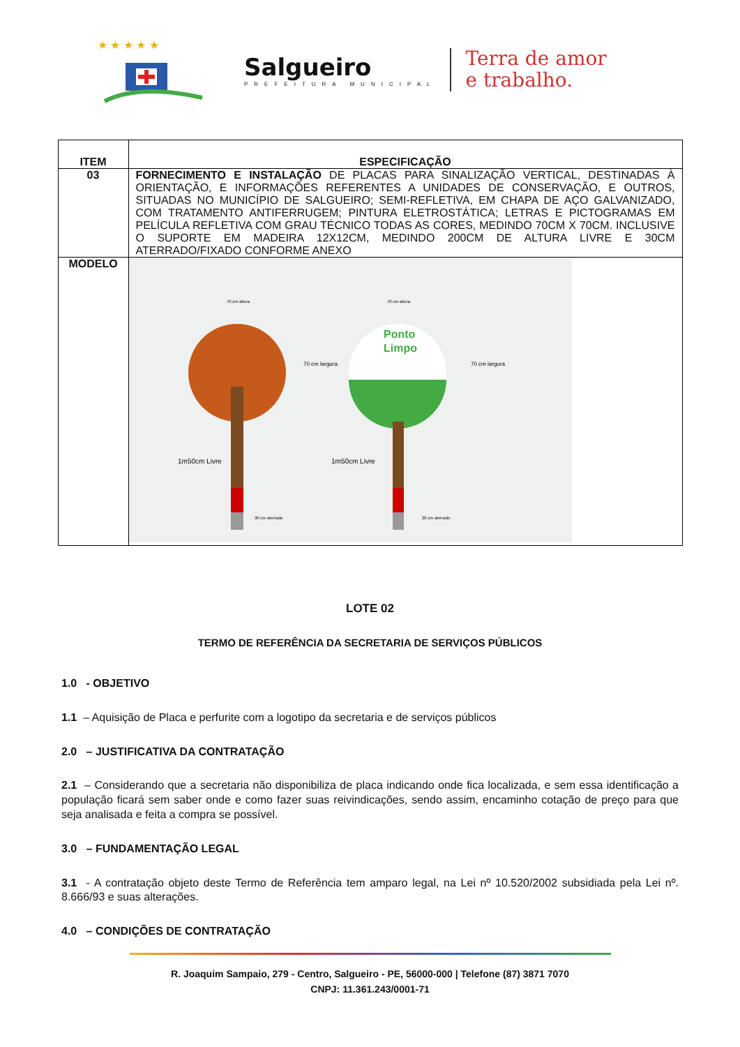★ ★ ★ ★ ★
Salgueiro
PREFEITURA MUNICIPAL
Terra de amor
e trabalho.
| ITEM | ESPECIFICAÇÃO |
| --- | --- |
| 03 | FORNECIMENTO E INSTALAÇÃO DE PLACAS PARA SINALIZAÇÃO VERTICAL, DESTINADAS À ORIENTAÇÃO, E INFORMAÇÕES REFERENTES A UNIDADES DE CONSERVAÇÃO, E OUTROS, SITUADAS NO MUNICÍPIO DE SALGUEIRO; SEMI-REFLETIVA, EM CHAPA DE AÇO GALVANIZADO, COM TRATAMENTO ANTIFERRUGEM; PINTURA ELETROSTÁTICA; LETRAS E PICTOGRAMAS EM PELÍCULA REFLETIVA COM GRAU TÉCNICO TODAS AS CORES, MEDINDO 70CM X 70CM. INCLUSIVE O SUPORTE EM MADEIRA 12X12CM, MEDINDO 200CM DE ALTURA LIVRE E 30CM ATERRADO/FIXADO CONFORME ANEXO |
| MODELO | Ponto Limpo 70 cm altura 70 cm altura 70 cm largura 70 cm largura 1m50cm Livre 1m50cm Livre 30 cm aterrado 30 cm aterrado |
LOTE 02
TERMO DE REFERÊNCIA DA SECRETARIA DE SERVIÇOS PÚBLICOS
1.0 - OBJETIVO
1.1 – Aquisição de Placa e perfurite com a logotipo da secretaria e de serviços públicos
2.0 – JUSTIFICATIVA DA CONTRATAÇÃO
2.1 – Considerando que a secretaria não disponibiliza de placa indicando onde fica localizada, e sem essa identificação a população ficará sem saber onde e como fazer suas reivindicações, sendo assim, encaminho cotação de preço para que seja analisada e feita a compra se possível.
3.0 – FUNDAMENTAÇÃO LEGAL
3.1 - A contratação objeto deste Termo de Referência tem amparo legal, na Lei nº 10.520/2002 subsidiada pela Lei nº. 8.666/93 e suas alterações.
4.0 – CONDIÇÕES DE CONTRATAÇÃO
R. Joaquim Sampaio, 279 - Centro, Salgueiro - PE, 56000-000 | Telefone (87) 3871 7070
CNPJ: 11.361.243/0001-71